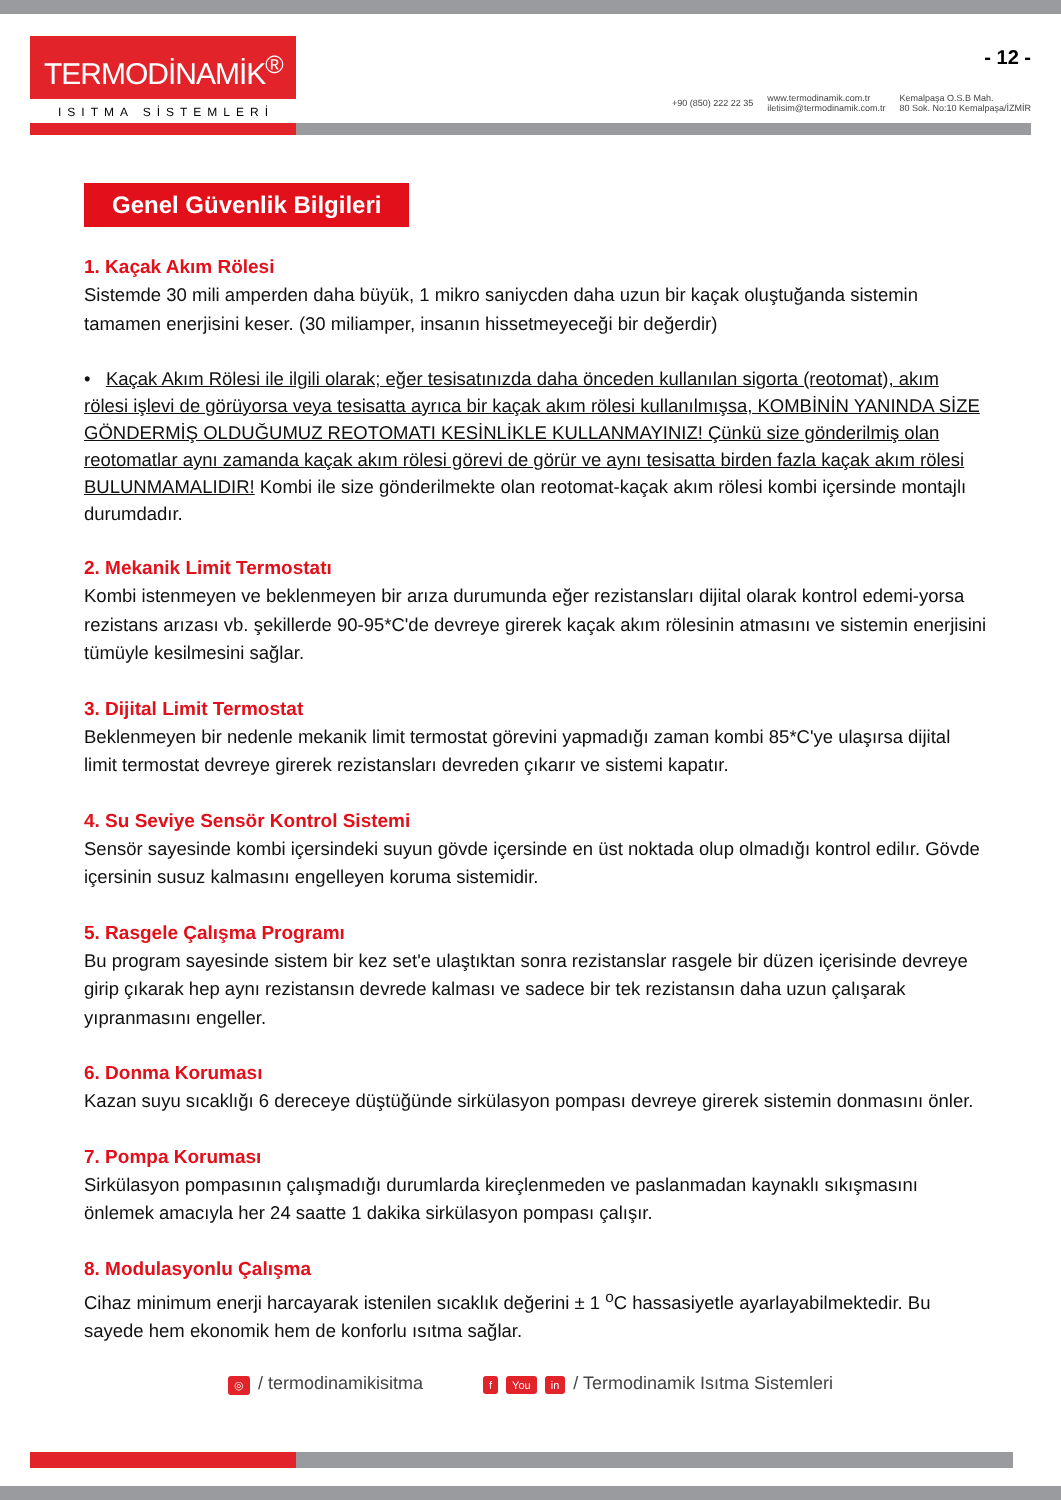TERMODİNAMİK<sup>®</sup>
ISITMA SİSTEMLERİ
- 12 -
+90 (850) 222 22 35 www.termodinamik.com.tr
iletisim@termodinamik.com.tr Kemalpaşa O.S.B Mah.
80 Sok. No:10 Kemalpaşa/İZMİR
Genel Güvenlik Bilgileri
1. Kaçak Akım Rölesi
Sistemde 30 mili amperden daha büyük, 1 mikro saniycden daha uzun bir kaçak oluştuğanda sistemin tamamen enerjisini keser. (30 miliamper, insanın hissetmeyeceği bir değerdir)
• Kaçak Akım Rölesi ile ilgili olarak; eğer tesisatınızda daha önceden kullanılan sigorta (reotomat), akım rölesi işlevi de görüyorsa veya tesisatta ayrıca bir kaçak akım rölesi kullanılmışsa, KOMBİNİN YANINDA SİZE GÖNDERMİŞ OLDUĞUMUZ REOTOMATI KESİNLİKLE KULLANMAYINIZ! Çünkü size gönderilmiş olan reotomatlar aynı zamanda kaçak akım rölesi görevi de görür ve aynı tesisatta birden fazla kaçak akım rölesi BULUNMAMALIDIR! Kombi ile size gönderilmekte olan reotomat-kaçak akım rölesi kombi içersinde montajlı durumdadır.
2. Mekanik Limit Termostatı
Kombi istenmeyen ve beklenmeyen bir arıza durumunda eğer rezistansları dijital olarak kontrol edemi-yorsa rezistans arızası vb. şekillerde 90-95*C'de devreye girerek kaçak akım rölesinin atmasını ve sistemin enerjisini tümüyle kesilmesini sağlar.
3. Dijital Limit Termostat
Beklenmeyen bir nedenle mekanik limit termostat görevini yapmadığı zaman kombi 85*C'ye ulaşırsa dijital limit termostat devreye girerek rezistansları devreden çıkarır ve sistemi kapatır.
4. Su Seviye Sensör Kontrol Sistemi
Sensör sayesinde kombi içersindeki suyun gövde içersinde en üst noktada olup olmadığı kontrol edilır. Gövde içersinin susuz kalmasını engelleyen koruma sistemidir.
5. Rasgele Çalışma Programı
Bu program sayesinde sistem bir kez set'e ulaştıktan sonra rezistanslar rasgele bir düzen içerisinde devreye girip çıkarak hep aynı rezistansın devrede kalması ve sadece bir tek rezistansın daha uzun çalışarak yıpranmasını engeller.
6. Donma Koruması
Kazan suyu sıcaklığı 6 dereceye düştüğünde sirkülasyon pompası devreye girerek sistemin donmasını önler.
7. Pompa Koruması
Sirkülasyon pompasının çalışmadığı durumlarda kireçlenmeden ve paslanmadan kaynaklı sıkışmasını önlemek amacıyla her 24 saatte 1 dakika sirkülasyon pompası çalışır.
8. Modulasyonlu Çalışma
Cihaz minimum enerji harcayarak istenilen sıcaklık değerini ± 1 <sup>o</sup>C hassasiyetle ayarlayabilmektedir. Bu sayede hem ekonomik hem de konforlu ısıtma sağlar.
◎ / termodinamikisitma f You in / Termodinamik Isıtma Sistemleri